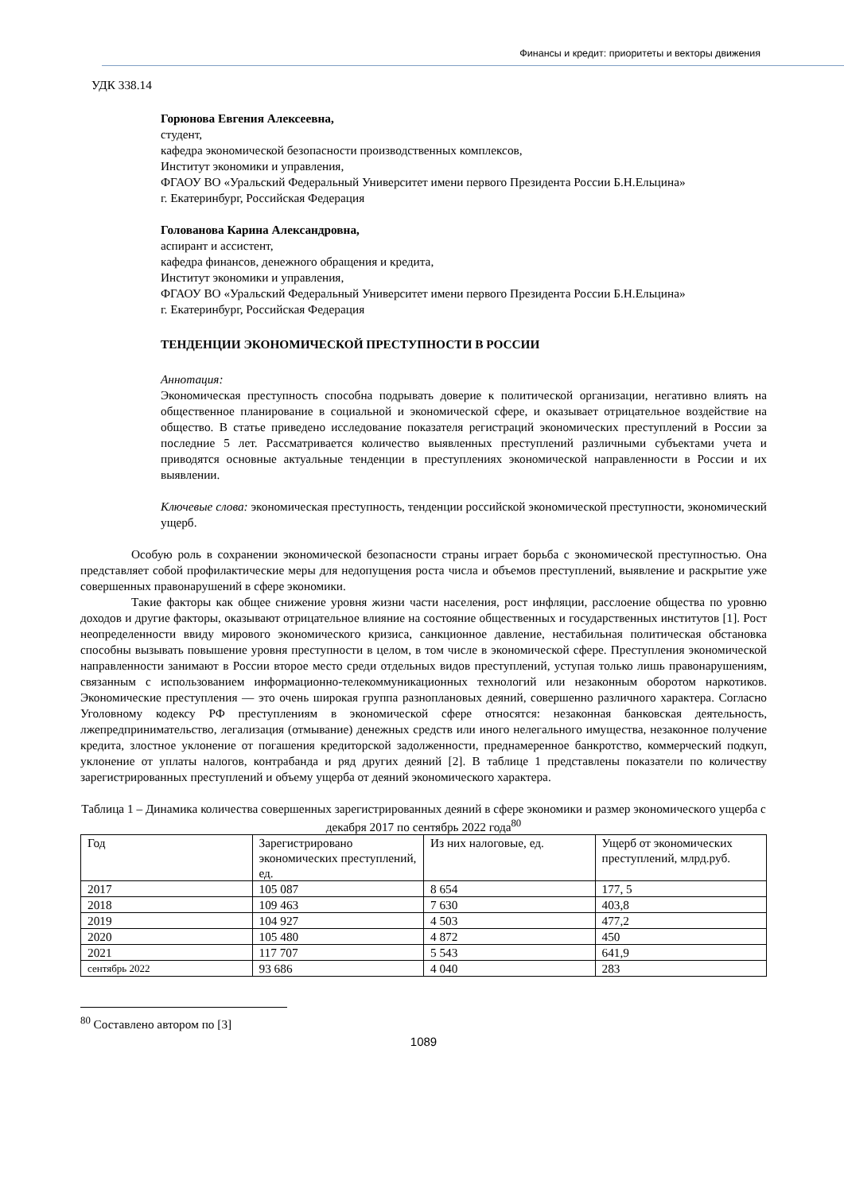Финансы и кредит: приоритеты и векторы движения
УДК 338.14
Горюнова Евгения Алексеевна,
студент,
кафедра экономической безопасности производственных комплексов,
Институт экономики и управления,
ФГАОУ ВО «Уральский Федеральный Университет имени первого Президента России Б.Н.Ельцина»
г. Екатеринбург, Российская Федерация
Голованова Карина Александровна,
аспирант и ассистент,
кафедра финансов, денежного обращения и кредита,
Институт экономики и управления,
ФГАОУ ВО «Уральский Федеральный Университет имени первого Президента России Б.Н.Ельцина»
г. Екатеринбург, Российская Федерация
ТЕНДЕНЦИИ ЭКОНОМИЧЕСКОЙ ПРЕСТУПНОСТИ В РОССИИ
Аннотация:
Экономическая преступность способна подрывать доверие к политической организации, негативно влиять на общественное планирование в социальной и экономической сфере, и оказывает отрицательное воздействие на общество. В статье приведено исследование показателя регистраций экономических преступлений в России за последние 5 лет. Рассматривается количество выявленных преступлений различными субъектами учета и приводятся основные актуальные тенденции в преступлениях экономической направленности в России и их выявлении.
Ключевые слова: экономическая преступность, тенденции российской экономической преступности, экономический ущерб.
Особую роль в сохранении экономической безопасности страны играет борьба с экономической преступностью. Она представляет собой профилактические меры для недопущения роста числа и объемов преступлений, выявление и раскрытие уже совершенных правонарушений в сфере экономики.
Такие факторы как общее снижение уровня жизни части населения, рост инфляции, расслоение общества по уровню доходов и другие факторы, оказывают отрицательное влияние на состояние общественных и государственных институтов [1]. Рост неопределенности ввиду мирового экономического кризиса, санкционное давление, нестабильная политическая обстановка способны вызывать повышение уровня преступности в целом, в том числе в экономической сфере. Преступления экономической направленности занимают в России второе место среди отдельных видов преступлений, уступая только лишь правонарушениям, связанным с использованием информационно-телекоммуникационных технологий или незаконным оборотом наркотиков. Экономические преступления — это очень широкая группа разноплановых деяний, совершенно различного характера. Согласно Уголовному кодексу РФ преступлениям в экономической сфере относятся: незаконная банковская деятельность, лжепредпринимательство, легализация (отмывание) денежных средств или иного нелегального имущества, незаконное получение кредита, злостное уклонение от погашения кредиторской задолженности, преднамеренное банкротство, коммерческий подкуп, уклонение от уплаты налогов, контрабанда и ряд других деяний [2]. В таблице 1 представлены показатели по количеству зарегистрированных преступлений и объему ущерба от деяний экономического характера.
Таблица 1 – Динамика количества совершенных зарегистрированных деяний в сфере экономики и размер экономического ущерба с декабря 2017 по сентябрь 2022 года<sup>80</sup>
| Год | Зарегистрировано экономических преступлений, ед. | Из них налоговые, ед. | Ущерб от экономических преступлений, млрд.руб. |
| 2017 | 105 087 | 8 654 | 177, 5 |
| 2018 | 109 463 | 7 630 | 403,8 |
| 2019 | 104 927 | 4 503 | 477,2 |
| 2020 | 105 480 | 4 872 | 450 |
| 2021 | 117 707 | 5 543 | 641,9 |
| сентябрь 2022 | 93 686 | 4 040 | 283 |
<sup>80</sup> Составлено автором по [3]
1089